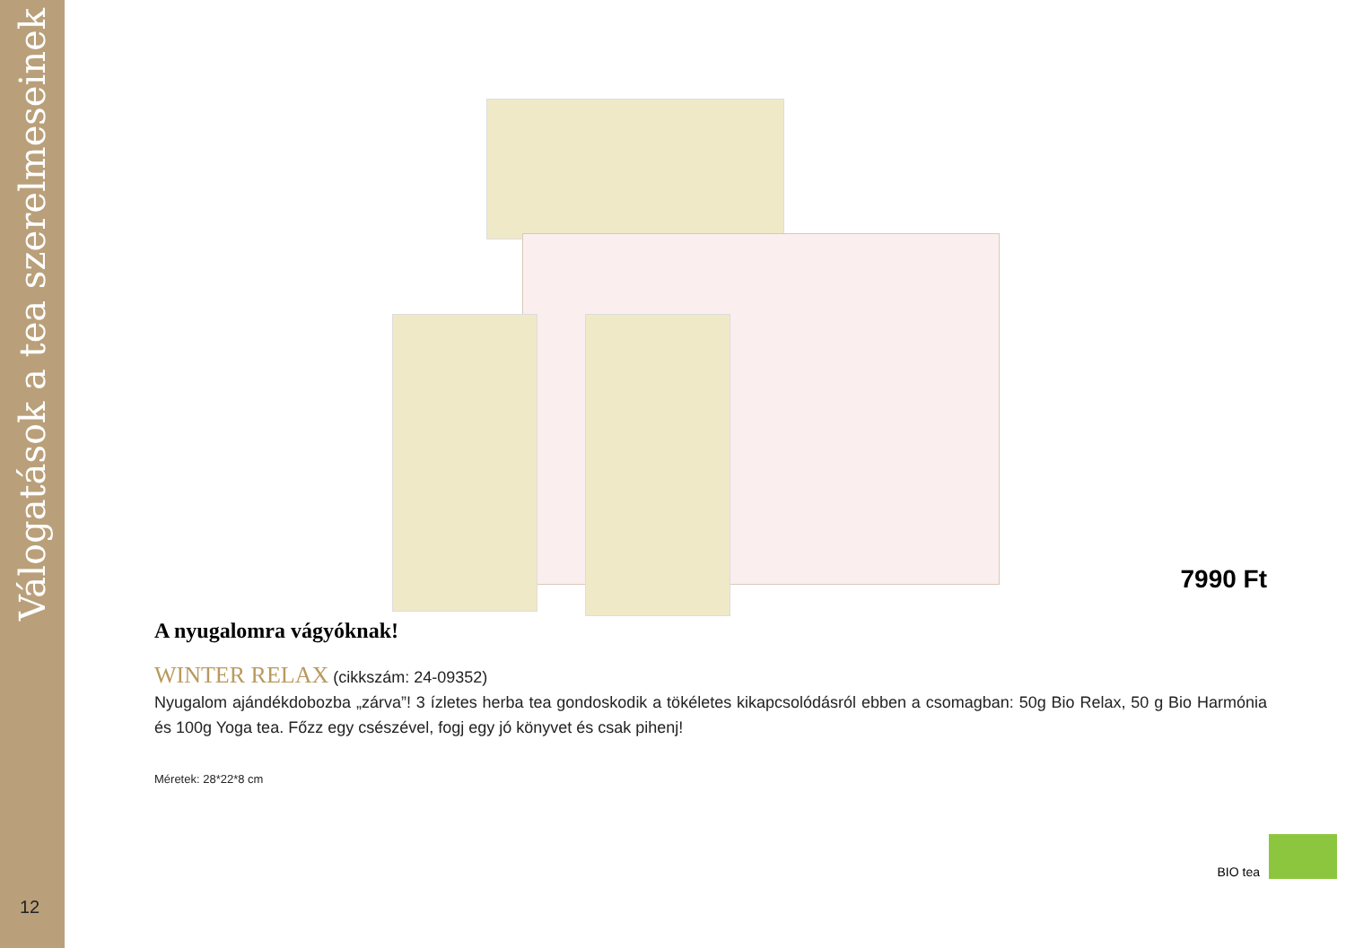Válogatások a tea szerelmeseinek
12
7990 Ft
A nyugalomra vágyóknak!
WINTER RELAX (cikkszám: 24-09352)
Nyugalom ajándékdobozba „zárva”! 3 ízletes herba tea gondoskodik a tökéletes kikapcsolódásról ebben a csomagban: 50g Bio Relax, 50 g Bio Harmónia és 100g Yoga tea. Főzz egy csészével, fogj egy jó könyvet és csak pihenj!
Méretek: 28*22*8 cm
BIO tea